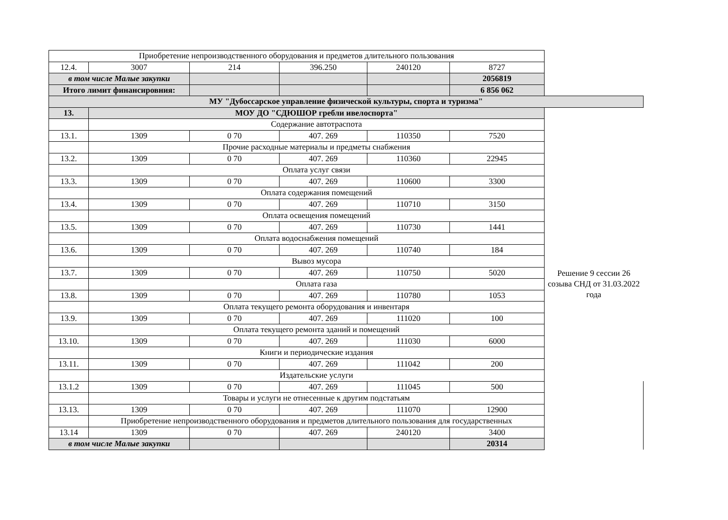| Приобретение непроизводственного оборудования и предметов длительного пользования | | | | | | | |
| 12.4. | 3007 | 214 | 396.250 | 240120 | 8727 | | |
| в том числе Малые закупки | | | | | 2056819 | | |
| Итого лимит финансировния: | | | | | 6 856 062 | | |
| МУ "Дубоссарское управление физической культуры, спорта и туризма" | | | | | | | |
| 13. | МОУ ДО "СДЮШОР гребли ивелоспорта" | | | | | | |
| | Содержание автотраспота | | | | | Решение 9 сессии 26 созыва СНД от 31.03.2022 года | |
| 13.1. | 1309 | 0 70 | 407. 269 | 110350 | 7520 | | |
| | Прочие расходные материалы и предметы снабжения | | | | | | |
| 13.2. | 1309 | 0 70 | 407. 269 | 110360 | 22945 | | |
| | Оплата услуг связи | | | | | | |
| 13.3. | 1309 | 0 70 | 407. 269 | 110600 | 3300 | | |
| | Оплата содержания помещений | | | | | | |
| 13.4. | 1309 | 0 70 | 407. 269 | 110710 | 3150 | | |
| | Оплата освещения помещений | | | | | | |
| 13.5. | 1309 | 0 70 | 407. 269 | 110730 | 1441 | | |
| | Оплата водоснабжения помещений | | | | | | |
| 13.6. | 1309 | 0 70 | 407. 269 | 110740 | 184 | | |
| | Вывоз мусора | | | | | | |
| 13.7. | 1309 | 0 70 | 407. 269 | 110750 | 5020 | | |
| | Оплата газа | | | | | | |
| 13.8. | 1309 | 0 70 | 407. 269 | 110780 | 1053 | | |
| | Оплата текущего ремонта оборудования и инвентаря | | | | | | |
| 13.9. | 1309 | 0 70 | 407. 269 | 111020 | 100 | | |
| | Оплата текущего ремонта зданий и помещений | | | | | | |
| 13.10. | 1309 | 0 70 | 407. 269 | 111030 | 6000 | | |
| | Книги и периодические издания | | | | | | |
| 13.11. | 1309 | 0 70 | 407. 269 | 111042 | 200 | | |
| | Издательские услуги | | | | | | |
| 13.1.2 | 1309 | 0 70 | 407. 269 | 111045 | 500 | | |
| | Товары и услуги не отнесенные к другим подстатьям | | | | | | |
| 13.13. | 1309 | 0 70 | 407. 269 | 111070 | 12900 | | |
| | Приобретение непроизводственного оборудования и предметов длительного пользования для государственных | | | | | | |
| 13.14 | 1309 | 0 70 | 407. 269 | 240120 | 3400 | | |
| в том числе Малые закупки | | | | | 20314 | | |